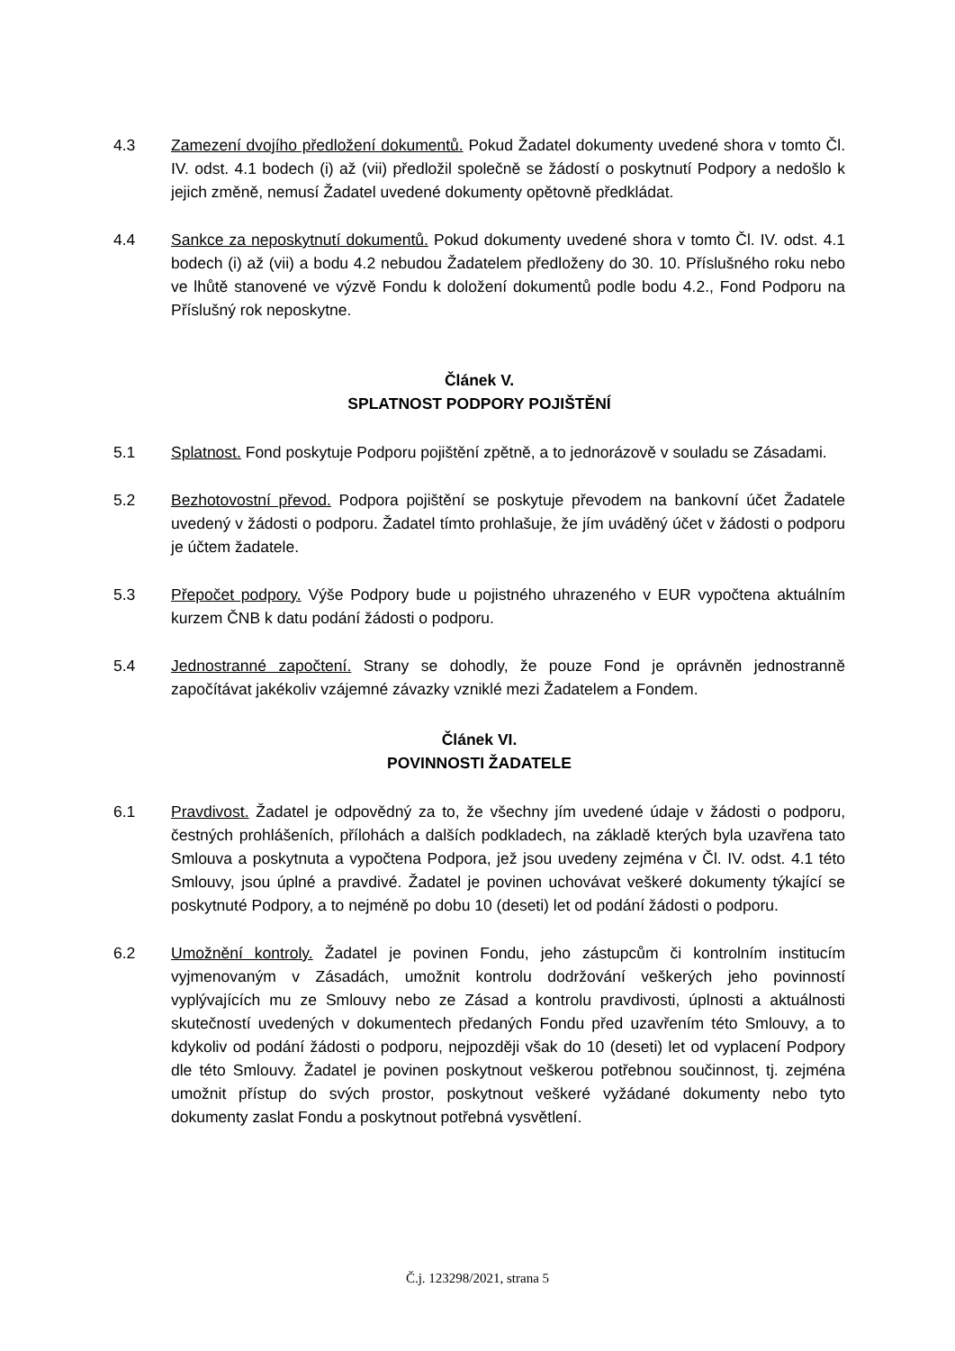4.3 Zamezení dvojího předložení dokumentů. Pokud Žadatel dokumenty uvedené shora v tomto Čl. IV. odst. 4.1 bodech (i) až (vii) předložil společně se žádostí o poskytnutí Podpory a nedošlo k jejich změně, nemusí Žadatel uvedené dokumenty opětovně předkládat.
4.4 Sankce za neposkytnutí dokumentů. Pokud dokumenty uvedené shora v tomto Čl. IV. odst. 4.1 bodech (i) až (vii) a bodu 4.2 nebudou Žadatelem předloženy do 30. 10. Příslušného roku nebo ve lhůtě stanovené ve výzvě Fondu k doložení dokumentů podle bodu 4.2., Fond Podporu na Příslušný rok neposkytne.
Článek V.
SPLATNOST PODPORY POJIŠTĚNÍ
5.1 Splatnost. Fond poskytuje Podporu pojištění zpětně, a to jednorázově v souladu se Zásadami.
5.2 Bezhotovostní převod. Podpora pojištění se poskytuje převodem na bankovní účet Žadatele uvedený v žádosti o podporu. Žadatel tímto prohlašuje, že jím uváděný účet v žádosti o podporu je účtem žadatele.
5.3 Přepočet podpory. Výše Podpory bude u pojistného uhrazeného v EUR vypočtena aktuálním kurzem ČNB k datu podání žádosti o podporu.
5.4 Jednostranné započtení. Strany se dohodly, že pouze Fond je oprávněn jednostranně započítávat jakékoliv vzájemné závazky vzniklé mezi Žadatelem a Fondem.
Článek VI.
POVINNOSTI ŽADATELE
6.1 Pravdivost. Žadatel je odpovědný za to, že všechny jím uvedené údaje v žádosti o podporu, čestných prohlášeních, přílohách a dalších podkladech, na základě kterých byla uzavřena tato Smlouva a poskytnuta a vypočtena Podpora, jež jsou uvedeny zejména v Čl. IV. odst. 4.1 této Smlouvy, jsou úplné a pravdivé. Žadatel je povinen uchovávat veškeré dokumenty týkající se poskytnuté Podpory, a to nejméně po dobu 10 (deseti) let od podání žádosti o podporu.
6.2 Umožnění kontroly. Žadatel je povinen Fondu, jeho zástupcům či kontrolním institucím vyjmenovaným v Zásadách, umožnit kontrolu dodržování veškerých jeho povinností vyplývajících mu ze Smlouvy nebo ze Zásad a kontrolu pravdivosti, úplnosti a aktuálnosti skutečností uvedených v dokumentech předaných Fondu před uzavřením této Smlouvy, a to kdykoliv od podání žádosti o podporu, nejpozději však do 10 (deseti) let od vyplacení Podpory dle této Smlouvy. Žadatel je povinen poskytnout veškerou potřebnou součinnost, tj. zejména umožnit přístup do svých prostor, poskytnout veškeré vyžádané dokumenty nebo tyto dokumenty zaslat Fondu a poskytnout potřebná vysvětlení.
Č.j. 123298/2021, strana 5